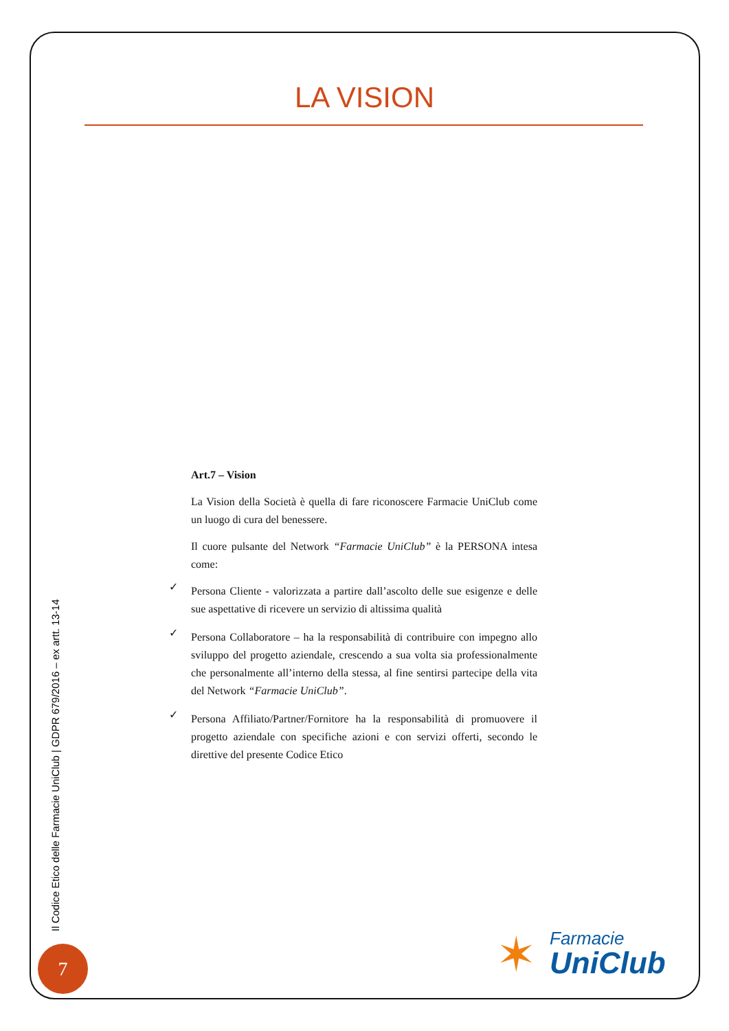LA VISION
Art.7 – Vision
La Vision della Società è quella di fare riconoscere Farmacie UniClub come un luogo di cura del benessere.
Il cuore pulsante del Network “Farmacie UniClub” è la PERSONA intesa come:
✓ Persona Cliente - valorizzata a partire dall’ascolto delle sue esigenze e delle sue aspettative di ricevere un servizio di altissima qualità
✓ Persona Collaboratore – ha la responsabilità di contribuire con impegno allo sviluppo del progetto aziendale, crescendo a sua volta sia professionalmente che personalmente all’interno della stessa, al fine sentirsi partecipe della vita del Network “Farmacie UniClub”.
✓ Persona Affiliato/Partner/Fornitore ha la responsabilità di promuovere il progetto aziendale con specifiche azioni e con servizi offerti, secondo le direttive del presente Codice Etico
Il Codice Etico delle Farmacie UniClub | GDPR 679/2016 – ex artt. 13-14
7 ✶
Farmacie
UniClub